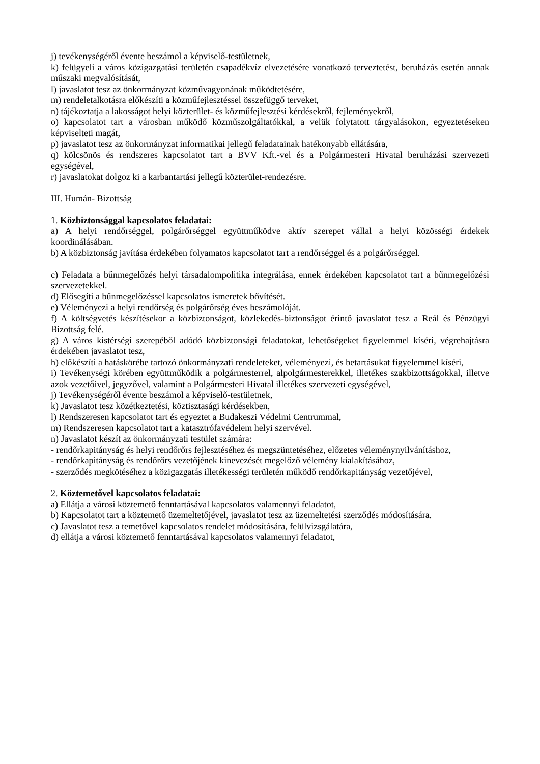j) tevékenységéről évente beszámol a képviselő-testületnek,
k) felügyeli a város közigazgatási területén csapadékvíz elvezetésére vonatkozó terveztetést, beruházás esetén annak műszaki megvalósítását,
l) javaslatot tesz az önkormányzat közművagyonának működtetésére,
m) rendeletalkotásra előkészíti a közműfejlesztéssel összefüggő terveket,
n) tájékoztatja a lakosságot helyi közterület- és közműfejlesztési kérdésekről, fejleményekről,
o) kapcsolatot tart a városban működő közműszolgáltatókkal, a velük folytatott tárgyalásokon, egyeztetéseken képviselteti magát,
p) javaslatot tesz az önkormányzat informatikai jellegű feladatainak hatékonyabb ellátására,
q) kölcsönös és rendszeres kapcsolatot tart a BVV Kft.-vel és a Polgármesteri Hivatal beruházási szervezeti egységével,
r) javaslatokat dolgoz ki a karbantartási jellegű közterület-rendezésre.
III. Humán- Bizottság
1. Közbiztonsággal kapcsolatos feladatai:
a) A helyi rendőrséggel, polgárőrséggel együttműködve aktív szerepet vállal a helyi közösségi érdekek koordinálásában.
b) A közbiztonság javítása érdekében folyamatos kapcsolatot tart a rendőrséggel és a polgárőrséggel.
c) Feladata a bűnmegelőzés helyi társadalompolitika integrálása, ennek érdekében kapcsolatot tart a bűnmegelőzési szervezetekkel.
d) Elősegíti a bűnmegelőzéssel kapcsolatos ismeretek bővítését.
e) Véleményezi a helyi rendőrség és polgárőrség éves beszámolóját.
f) A költségvetés készítésekor a közbiztonságot, közlekedés-biztonságot érintő javaslatot tesz a Reál és Pénzügyi Bizottság felé.
g) A város kistérségi szerepéből adódó közbiztonsági feladatokat, lehetőségeket figyelemmel kíséri, végrehajtásra érdekében javaslatot tesz,
h) előkészíti a hatáskörébe tartozó önkormányzati rendeleteket, véleményezi, és betartásukat figyelemmel kíséri,
i) Tevékenységi körében együttműködik a polgármesterrel, alpolgármesterekkel, illetékes szakbizottságokkal, illetve azok vezetőivel, jegyzővel, valamint a Polgármesteri Hivatal illetékes szervezeti egységével,
j) Tevékenységéről évente beszámol a képviselő-testületnek,
k) Javaslatot tesz közétkeztetési, köztisztasági kérdésekben,
l) Rendszeresen kapcsolatot tart és egyeztet a Budakeszi Védelmi Centrummal,
m) Rendszeresen kapcsolatot tart a katasztrófavédelem helyi szervével.
n) Javaslatot készít az önkormányzati testület számára:
- rendőrkapitányság és helyi rendőrőrs fejlesztéséhez és megszüntetéséhez, előzetes véleménynyilvánításhoz,
- rendőrkapitányság és rendőrőrs vezetőjének kinevezését megelőző vélemény kialakításához,
- szerződés megkötéséhez a közigazgatás illetékességi területén működő rendőrkapitányság vezetőjével,
2. Köztemetővel kapcsolatos feladatai:
a) Ellátja a városi köztemető fenntartásával kapcsolatos valamennyi feladatot,
b) Kapcsolatot tart a köztemető üzemeltetőjével, javaslatot tesz az üzemeltetési szerződés módosítására.
c) Javaslatot tesz a temetővel kapcsolatos rendelet módosítására, felülvizsgálatára,
d) ellátja a városi köztemető fenntartásával kapcsolatos valamennyi feladatot,